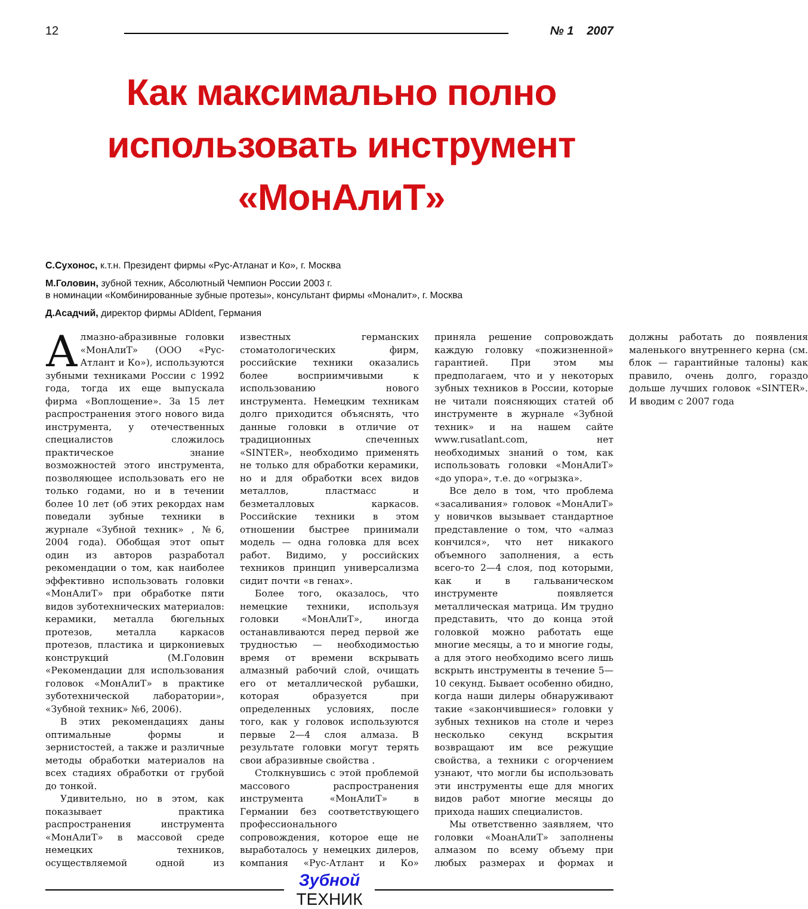12 № 1 2007
Как максимально полно
использовать инструмент
«МонАлиТ»
С.Сухонос, к.т.н. Президент фирмы «Рус-Атланат и Ко», г. Москва
М.Головин, зубной техник, Абсолютный Чемпион России 2003 г.
в номинации «Комбинированные зубные протезы», консультант фирмы «Моналит», г. Москва
Д.Асадчий, директор фирмы ADIdent, Германия
Алмазно-абразивные головки «МонАлиТ» (ООО «Рус-Атлант и Ко»), используются зубными техниками России с 1992 года, тогда их еще выпускала фирма «Воплощение». За 15 лет распространения этого нового вида инструмента, у отечественных специалистов сложилось практическое знание возможностей этого инструмента, позволяющее использовать его не только годами, но и в течении более 10 лет (об этих рекордах нам поведали зубные техники в журнале «Зубной техник» , №6, 2004 года). Обобщая этот опыт один из авторов разработал рекомендации о том, как наиболее эффективно использовать головки «МонАлиТ» при обработке пяти видов зуботехнических материалов: керамики, металла бюгельных протезов, металла каркасов протезов, пластика и циркониевых конструкций (М.Головин «Рекомендации для использования головок «МонАлиТ» в практике зуботехнической лаборатории», «Зубной техник» №6, 2006).
В этих рекомендациях даны оптимальные формы и зернистостей, а также и различные методы обработки материалов на всех стадиях обработки от грубой до тонкой.
Удивительно, но в этом, как показывает практика распространения инструмента «МонАлиТ» в массовой среде немецких техников, осуществляемой одной из известных германских стоматологических фирм, российские техники оказались более восприимчивыми к использованию нового инструмента. Немецким техникам долго приходится объяснять, что данные головки в отличие от традиционных спеченных «SINTER», необходимо применять не только для обработки керамики, но и для обработки всех видов металлов, пластмасс и безметалловых каркасов. Российские техники в этом отношении быстрее принимали модель — одна головка для всех работ. Видимо, у российских техников принцип универсализма сидит почти «в генах».
Более того, оказалось, что немецкие техники, используя головки «МонАлиТ», иногда останавливаются перед первой же трудностью — необходимостью время от времени вскрывать алмазный рабочий слой, очищать его от металлической рубашки, которая образуется при определенных условиях, после того, как у головок используются первые 2—4 слоя алмаза. В результате головки могут терять свои абразивные свойства .
Столкнувшись с этой проблемой массового распространения инструмента «МонАлиТ» в Германии без соответствующего профессионального сопровождения, которое еще не выработалось у немецких дилеров, компания «Рус-Атлант и Ко» приняла решение сопровождать каждую головку «пожизненной» гарантией. При этом мы предполагаем, что и у некоторых зубных техников в России, которые не читали поясняющих статей об инструменте в журнале «Зубной техник» и на нашем сайте www.rusatlant.com, нет необходимых знаний о том, как использовать головки «МонАлиТ» «до упора», т.е. до «огрызка».
Все дело в том, что проблема «засаливания» головок «МонАлиТ» у новичков вызывает стандартное представление о том, что «алмаз кончился», что нет никакого объемного заполнения, а есть всего-то 2—4 слоя, под которыми, как и в гальваническом инструменте появляется металлическая матрица. Им трудно представить, что до конца этой головкой можно работать еще многие месяцы, а то и многие годы, а для этого необходимо всего лишь вскрыть инструменты в течение 5—10 секунд. Бывает особенно обидно, когда наши дилеры обнаруживают такие «закончившиеся» головки у зубных техников на столе и через несколько секунд вскрытия возвращают им все режущие свойства, а техники с огорчением узнают, что могли бы использовать эти инструменты еще для многих видов работ многие месяцы до прихода наших специалистов.
Мы ответственно заявляем, что головки «МоанАлиТ» заполнены алмазом по всему объему при любых размерах и формах и должны работать до появления маленького внутреннего керна (см. блок — гарантийные талоны) как правило, очень долго, гораздо дольше лучших головок «SINTER». И вводим с 2007 года
Зубной
ТЕХНИК